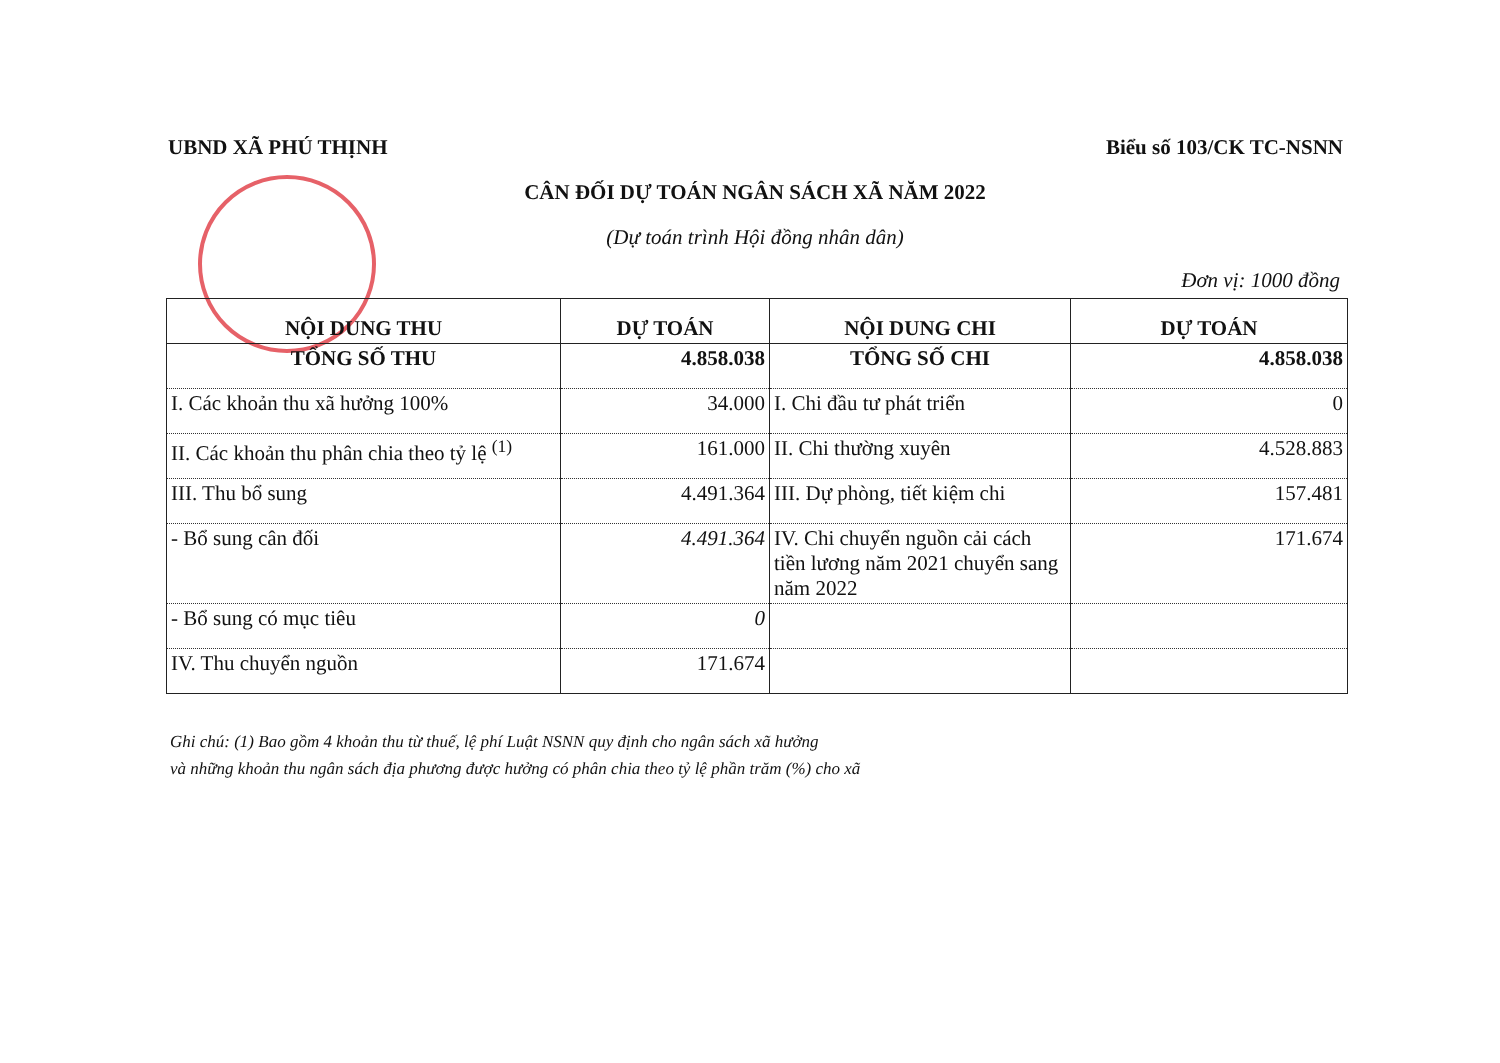UBND XÃ PHÚ THỊNH Biểu số 103/CK TC-NSNN
CÂN ĐỐI DỰ TOÁN NGÂN SÁCH XÃ NĂM 2022
(Dự toán trình Hội đồng nhân dân)
Đơn vị: 1000 đồng
| NỘI DUNG THU | DỰ TOÁN | NỘI DUNG CHI | DỰ TOÁN |
| --- | --- | --- | --- |
| TỔNG SỐ THU | 4.858.038 | TỔNG SỐ CHI | 4.858.038 |
| I. Các khoản thu xã hưởng 100% | 34.000 | I. Chi đầu tư phát triển | 0 |
| II. Các khoản thu phân chia theo tỷ lệ <sup>(1)</sup> | 161.000 | II. Chi thường xuyên | 4.528.883 |
| III. Thu bổ sung | 4.491.364 | III. Dự phòng, tiết kiệm chi | 157.481 |
| - Bổ sung cân đối | 4.491.364 | IV. Chi chuyển nguồn cải cách tiền lương năm 2021 chuyển sang năm 2022 | 171.674 |
| - Bổ sung có mục tiêu | 0 | | |
| IV. Thu chuyển nguồn | 171.674 | | |
Ghi chú: (1) Bao gồm 4 khoản thu từ thuế, lệ phí Luật NSNN quy định cho ngân sách xã hưởng
và những khoản thu ngân sách địa phương được hưởng có phân chia theo tỷ lệ phần trăm (%) cho xã